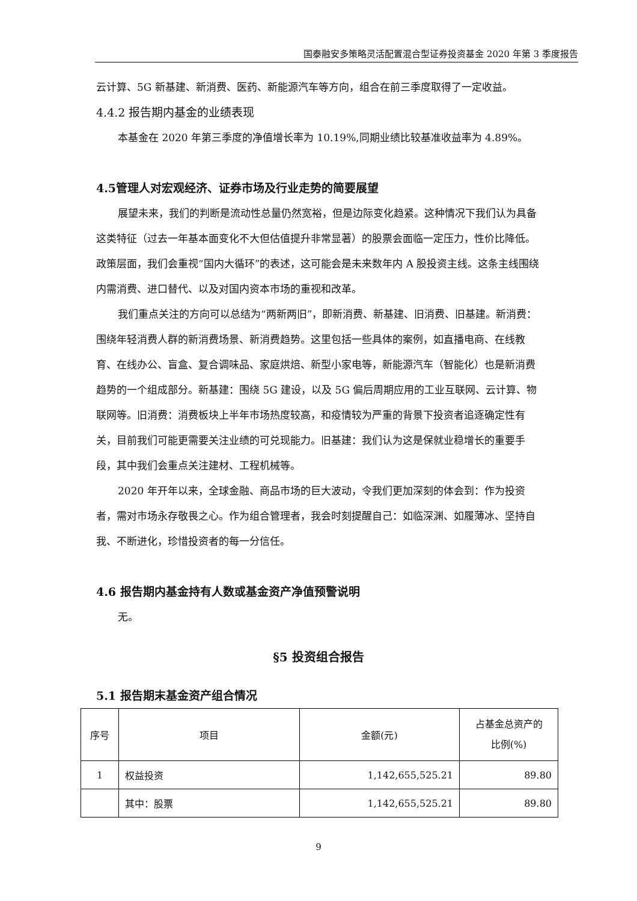国泰融安多策略灵活配置混合型证券投资基金 2020 年第 3 季度报告
云计算、5G 新基建、新消费、医药、新能源汽车等方向，组合在前三季度取得了一定收益。
4.4.2 报告期内基金的业绩表现
本基金在 2020 年第三季度的净值增长率为 10.19%,同期业绩比较基准收益率为 4.89%。
4.5管理人对宏观经济、证券市场及行业走势的简要展望
展望未来，我们的判断是流动性总量仍然宽裕，但是边际变化趋紧。这种情况下我们认为具备这类特征（过去一年基本面变化不大但估值提升非常显著）的股票会面临一定压力，性价比降低。政策层面，我们会重视“国内大循环”的表述，这可能会是未来数年内 A 股投资主线。这条主线围绕内需消费、进口替代、以及对国内资本市场的重视和改革。
我们重点关注的方向可以总结为“两新两旧”，即新消费、新基建、旧消费、旧基建。新消费：围绕年轻消费人群的新消费场景、新消费趋势。这里包括一些具体的案例，如直播电商、在线教育、在线办公、盲盒、复合调味品、家庭烘焙、新型小家电等，新能源汽车（智能化）也是新消费趋势的一个组成部分。新基建：围绕 5G 建设，以及 5G 偏后周期应用的工业互联网、云计算、物联网等。旧消费：消费板块上半年市场热度较高，和疫情较为严重的背景下投资者追逐确定性有关，目前我们可能更需要关注业绩的可兑现能力。旧基建：我们认为这是保就业稳增长的重要手段，其中我们会重点关注建材、工程机械等。
2020 年开年以来，全球金融、商品市场的巨大波动，令我们更加深刻的体会到：作为投资者，需对市场永存敬畏之心。作为组合管理者，我会时刻提醒自己：如临深渊、如履薄冰、坚持自我、不断进化，珍惜投资者的每一分信任。
4.6 报告期内基金持有人数或基金资产净值预警说明
无。
§5 投资组合报告
5.1 报告期末基金资产组合情况
| 序号 | 项目 | 金额(元) | 占基金总资产的 比例(%) |
| 1 | 权益投资 | 1,142,655,525.21 | 89.80 |
| | 其中：股票 | 1,142,655,525.21 | 89.80 |
9